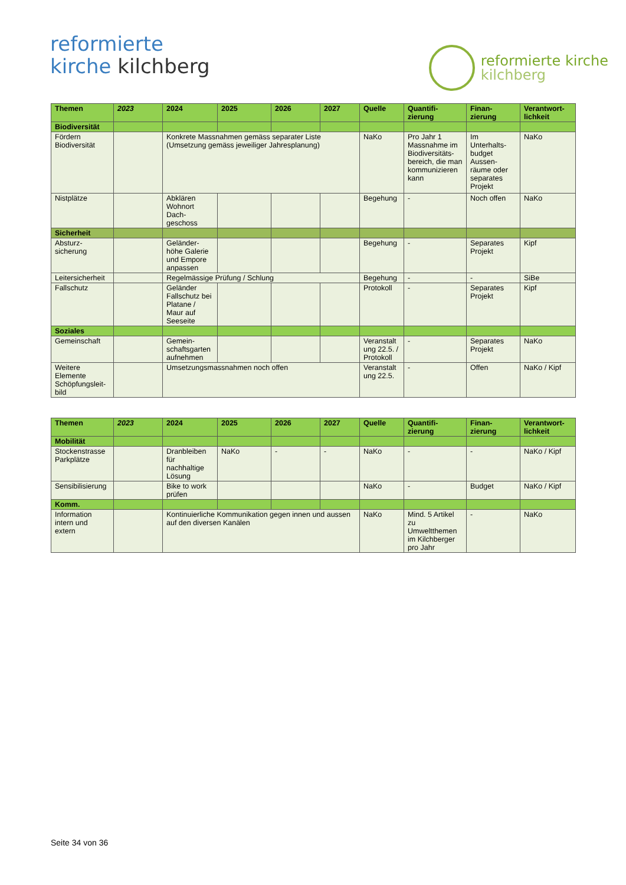reformierte
kirche kilchberg
reformierte kirche
kilchberg
| Themen | 2023 | 2024 | 2025 | 2026 | 2027 | Quelle | Quantifi- zierung | Finan- zierung | Verantwort- lichkeit |
| --- | --- | --- | --- | --- | --- | --- | --- | --- | --- |
| Biodiversität | | | | | | | | | |
| Fördern Biodiversität | | Konkrete Massnahmen gemäss separater Liste (Umsetzung gemäss jeweiliger Jahresplanung) | | | | NaKo | Pro Jahr 1 Massnahme im Biodiversitäts-bereich, die man kommunizieren kann | Im Unterhalts-budget Aussen-räume oder separates Projekt | NaKo |
| Nistplätze | | Abklären Wohnort Dach-geschoss | | | | Begehung | - | Noch offen | NaKo |
| Sicherheit | | | | | | | | | |
| Absturz-sicherung | | Geländer-höhe Galerie und Empore anpassen | | | | Begehung | - | Separates Projekt | Kipf |
| Leitersicherheit | | Regelmässige Prüfung / Schlung | | | | Begehung | - | - | SiBe |
| Fallschutz | | Geländer Fallschutz bei Platane / Maur auf Seeseite | | | | Protokoll | - | Separates Projekt | Kipf |
| Soziales | | | | | | | | | |
| Gemeinschaft | | Gemein-schaftsgarten aufnehmen | | | | Veranstalt ung 22.5. / Protokoll | - | Separates Projekt | NaKo |
| Weitere Elemente Schöpfungsleit-bild | | Umsetzungsmassnahmen noch offen | | | | Veranstalt ung 22.5. | - | Offen | NaKo / Kipf |
| Themen | 2023 | 2024 | 2025 | 2026 | 2027 | Quelle | Quantifi- zierung | Finan- zierung | Verantwort- lichkeit |
| --- | --- | --- | --- | --- | --- | --- | --- | --- | --- |
| Mobilität | | | | | | | | | |
| Stockenstrasse Parkplätze | | Dranbleiben für nachhaltige Lösung | NaKo | - | - | NaKo | - | - | NaKo / Kipf |
| Sensibilisierung | | Bike to work prüfen | | | | NaKo | - | Budget | NaKo / Kipf |
| Komm. | | | | | | | | | |
| Information intern und extern | | Kontinuierliche Kommunikation gegen innen und aussen auf den diversen Kanälen | | | | NaKo | Mind. 5 Artikel zu Umweltthemen im Kilchberger pro Jahr | - | NaKo |
Seite 34 von 36